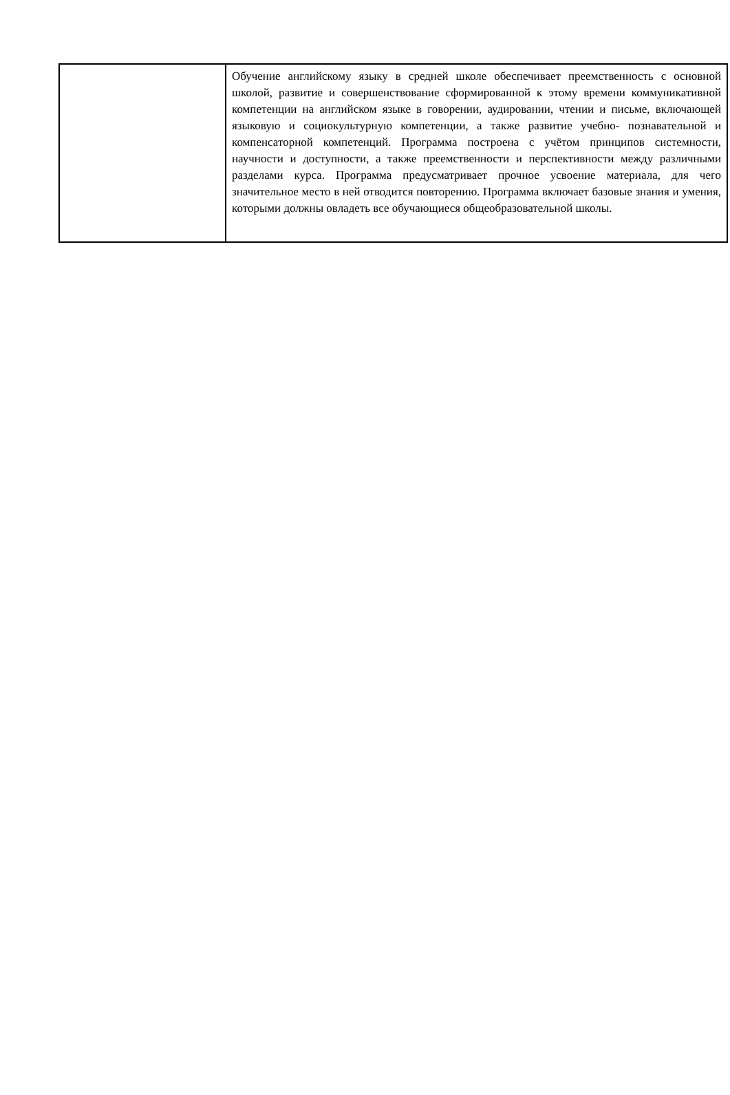| | Обучение английскому языку в средней школе обеспечивает преемственность с основной школой, развитие и совершенствование сформированной к этому времени коммуникативной компетенции на английском языке в говорении, аудировании, чтении и письме, включающей языковую и социокультурную компетенции, а также развитие учебно- познавательной и компенсаторной компетенций. Программа построена с учётом принципов системности, научности и доступности, а также преемственности и перспективности между различными разделами курса. Программа предусматривает прочное усвоение материала, для чего значительное место в ней отводится повторению. Программа включает базовые знания и умения, которыми должны овладеть все обучающиеся общеобразовательной школы. |